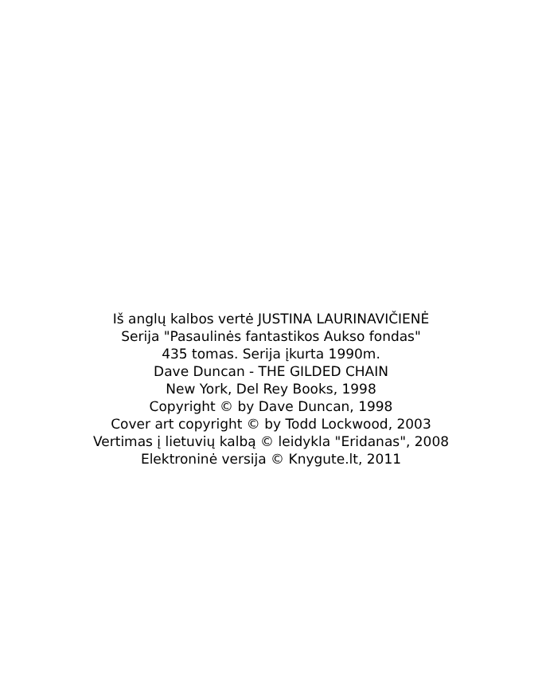Iš anglų kalbos vertė JUSTINA LAURINAVIČIENĖ
Serija "Pasaulinės fantastikos Aukso fondas"
435 tomas. Serija įkurta 1990m.
Dave Duncan - THE GILDED CHAIN
New York, Del Rey Books, 1998
Copyright © by Dave Duncan, 1998
Cover art copyright © by Todd Lockwood, 2003
Vertimas į lietuvių kalbą © leidykla "Eridanas", 2008
Elektroninė versija © Knygute.lt, 2011